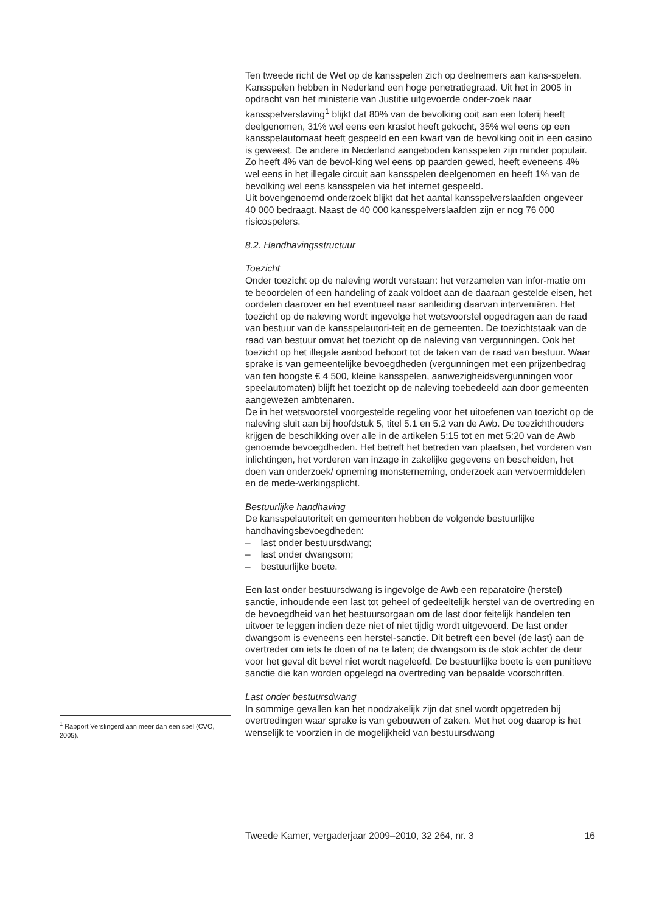Ten tweede richt de Wet op de kansspelen zich op deelnemers aan kans-spelen. Kansspelen hebben in Nederland een hoge penetratiegraad. Uit het in 2005 in opdracht van het ministerie van Justitie uitgevoerde onder-zoek naar kansspelverslaving<sup>1</sup> blijkt dat 80% van de bevolking ooit aan een loterij heeft deelgenomen, 31% wel eens een kraslot heeft gekocht, 35% wel eens op een kansspelautomaat heeft gespeeld en een kwart van de bevolking ooit in een casino is geweest. De andere in Nederland aangeboden kansspelen zijn minder populair. Zo heeft 4% van de bevol-king wel eens op paarden gewed, heeft eveneens 4% wel eens in het illegale circuit aan kansspelen deelgenomen en heeft 1% van de bevolking wel eens kansspelen via het internet gespeeld.
Uit bovengenoemd onderzoek blijkt dat het aantal kansspelverslaafden ongeveer 40 000 bedraagt. Naast de 40 000 kansspelverslaafden zijn er nog 76 000 risicospelers.
8.2. Handhavingsstructuur
Toezicht
Onder toezicht op de naleving wordt verstaan: het verzamelen van infor-matie om te beoordelen of een handeling of zaak voldoet aan de daaraan gestelde eisen, het oordelen daarover en het eventueel naar aanleiding daarvan interveniëren. Het toezicht op de naleving wordt ingevolge het wetsvoorstel opgedragen aan de raad van bestuur van de kansspelautori-teit en de gemeenten. De toezichtstaak van de raad van bestuur omvat het toezicht op de naleving van vergunningen. Ook het toezicht op het illegale aanbod behoort tot de taken van de raad van bestuur. Waar sprake is van gemeentelijke bevoegdheden (vergunningen met een prijzenbedrag van ten hoogste € 4 500, kleine kansspelen, aanwezigheidsvergunningen voor speelautomaten) blijft het toezicht op de naleving toebedeeld aan door gemeenten aangewezen ambtenaren.
De in het wetsvoorstel voorgestelde regeling voor het uitoefenen van toezicht op de naleving sluit aan bij hoofdstuk 5, titel 5.1 en 5.2 van de Awb. De toezichthouders krijgen de beschikking over alle in de artikelen 5:15 tot en met 5:20 van de Awb genoemde bevoegdheden. Het betreft het betreden van plaatsen, het vorderen van inlichtingen, het vorderen van inzage in zakelijke gegevens en bescheiden, het doen van onderzoek/ opneming monsterneming, onderzoek aan vervoermiddelen en de mede-werkingsplicht.
Bestuurlijke handhaving
De kansspelautoriteit en gemeenten hebben de volgende bestuurlijke handhavingsbevoegdheden:
– last onder bestuursdwang;
– last onder dwangsom;
– bestuurlijke boete.
Een last onder bestuursdwang is ingevolge de Awb een reparatoire (herstel) sanctie, inhoudende een last tot geheel of gedeeltelijk herstel van de overtreding en de bevoegdheid van het bestuursorgaan om de last door feitelijk handelen ten uitvoer te leggen indien deze niet of niet tijdig wordt uitgevoerd. De last onder dwangsom is eveneens een herstel-sanctie. Dit betreft een bevel (de last) aan de overtreder om iets te doen of na te laten; de dwangsom is de stok achter de deur voor het geval dit bevel niet wordt nageleefd. De bestuurlijke boete is een punitieve sanctie die kan worden opgelegd na overtreding van bepaalde voorschriften.
Last onder bestuursdwang
In sommige gevallen kan het noodzakelijk zijn dat snel wordt opgetreden bij overtredingen waar sprake is van gebouwen of zaken. Met het oog daarop is het wenselijk te voorzien in de mogelijkheid van bestuursdwang
<sup>1</sup> Rapport Verslingerd aan meer dan een spel (CVO, 2005).
Tweede Kamer, vergaderjaar 2009–2010, 32 264, nr. 3 16